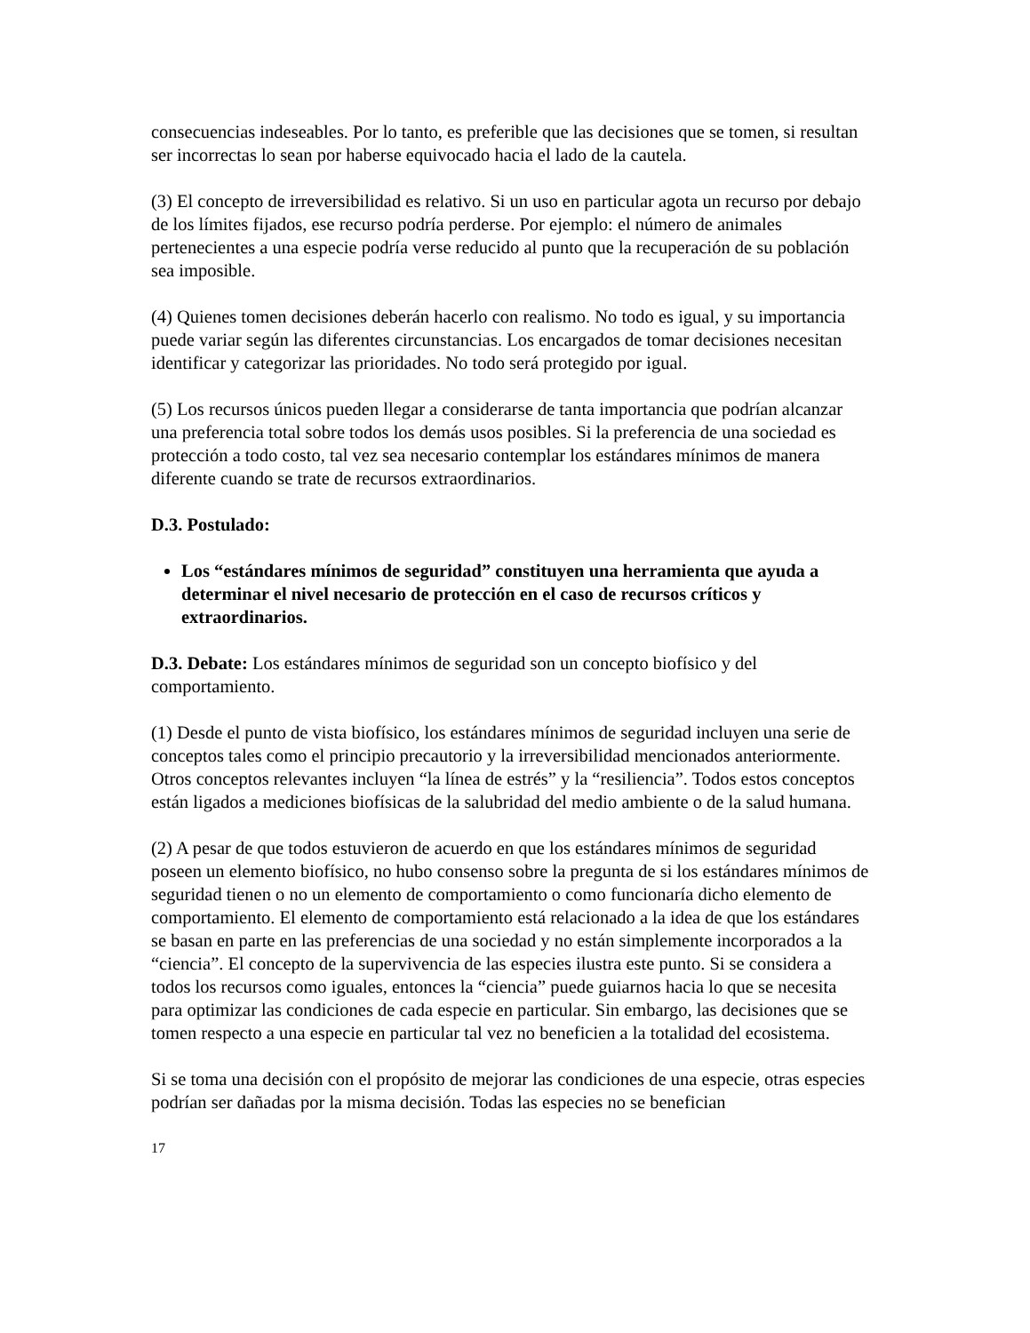consecuencias indeseables. Por lo tanto, es preferible que las decisiones que se tomen, si resultan ser incorrectas lo sean por haberse equivocado hacia el lado de la cautela.
(3) El concepto de irreversibilidad es relativo. Si un uso en particular agota un recurso por debajo de los límites fijados, ese recurso podría perderse. Por ejemplo: el número de animales pertenecientes a una especie podría verse reducido al punto que la recuperación de su población sea imposible.
(4) Quienes tomen decisiones deberán hacerlo con realismo. No todo es igual, y su importancia puede variar según las diferentes circunstancias. Los encargados de tomar decisiones necesitan identificar y categorizar las prioridades. No todo será protegido por igual.
(5) Los recursos únicos pueden llegar a considerarse de tanta importancia que podrían alcanzar una preferencia total sobre todos los demás usos posibles. Si la preferencia de una sociedad es protección a todo costo, tal vez sea necesario contemplar los estándares mínimos de manera diferente cuando se trate de recursos extraordinarios.
D.3. Postulado:
Los “estándares mínimos de seguridad” constituyen una herramienta que ayuda a determinar el nivel necesario de protección en el caso de recursos críticos y extraordinarios.
D.3. Debate: Los estándares mínimos de seguridad son un concepto biofísico y del comportamiento.
(1) Desde el punto de vista biofísico, los estándares mínimos de seguridad incluyen una serie de conceptos tales como el principio precautorio y la irreversibilidad mencionados anteriormente. Otros conceptos relevantes incluyen “la línea de estrés” y la “resiliencia”. Todos estos conceptos están ligados a mediciones biofísicas de la salubridad del medio ambiente o de la salud humana.
(2) A pesar de que todos estuvieron de acuerdo en que los estándares mínimos de seguridad poseen un elemento biofísico, no hubo consenso sobre la pregunta de si los estándares mínimos de seguridad tienen o no un elemento de comportamiento o como funcionaría dicho elemento de comportamiento. El elemento de comportamiento está relacionado a la idea de que los estándares se basan en parte en las preferencias de una sociedad y no están simplemente incorporados a la “ciencia”. El concepto de la supervivencia de las especies ilustra este punto. Si se considera a todos los recursos como iguales, entonces la “ciencia” puede guiarnos hacia lo que se necesita para optimizar las condiciones de cada especie en particular. Sin embargo, las decisiones que se tomen respecto a una especie en particular tal vez no beneficien a la totalidad del ecosistema.
Si se toma una decisión con el propósito de mejorar las condiciones de una especie, otras especies podrían ser dañadas por la misma decisión. Todas las especies no se benefician
17